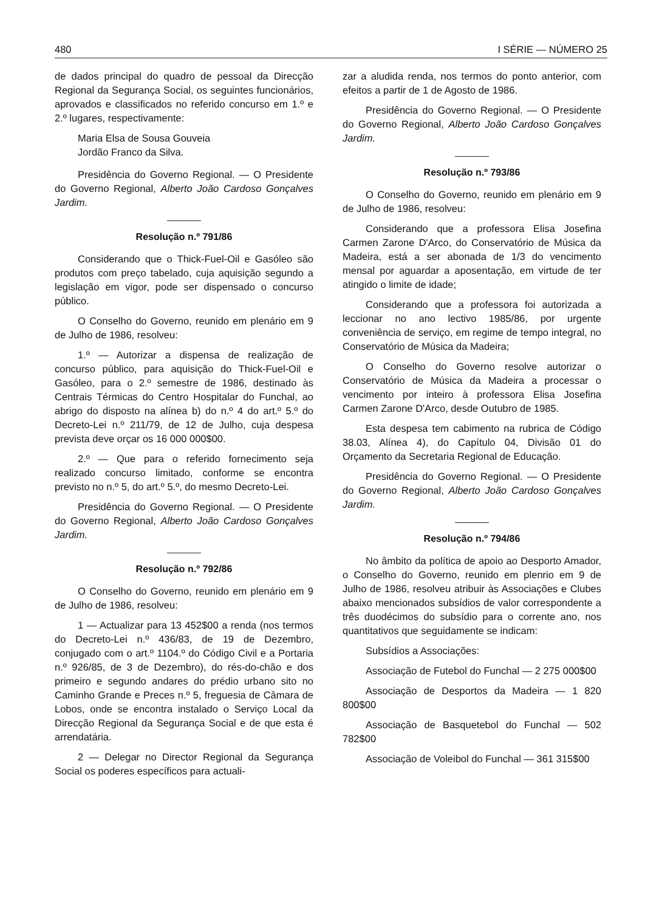480 I SÉRIE — NÚMERO 25
de dados principal do quadro de pessoal da Direcção Regional da Segurança Social, os seguintes funcionários, aprovados e classificados no referido concurso em 1.º e 2.º lugares, respectivamente:
Maria Elsa de Sousa Gouveia
Jordão Franco da Silva.
Presidência do Governo Regional. — O Presidente do Governo Regional, Alberto João Cardoso Gonçalves Jardim.
Resolução n.º 791/86
Considerando que o Thick-Fuel-Oil e Gasóleo são produtos com preço tabelado, cuja aquisição segundo a legislação em vigor, pode ser dispensado o concurso público.
O Conselho do Governo, reunido em plenário em 9 de Julho de 1986, resolveu:
1.º — Autorizar a dispensa de realização de concurso público, para aquisição do Thick-Fuel-Oil e Gasóleo, para o 2.º semestre de 1986, destinado às Centrais Térmicas do Centro Hospitalar do Funchal, ao abrigo do disposto na alínea b) do n.º 4 do art.º 5.º do Decreto-Lei n.º 211/79, de 12 de Julho, cuja despesa prevista deve orçar os 16 000 000$00.
2.º — Que para o referido fornecimento seja realizado concurso limitado, conforme se encontra previsto no n.º 5, do art.º 5.º, do mesmo Decreto-Lei.
Presidência do Governo Regional. — O Presidente do Governo Regional, Alberto João Cardoso Gonçalves Jardim.
Resolução n.º 792/86
O Conselho do Governo, reunido em plenário em 9 de Julho de 1986, resolveu:
1 — Actualizar para 13 452$00 a renda (nos termos do Decreto-Lei n.º 436/83, de 19 de Dezembro, conjugado com o art.º 1104.º do Código Civil e a Portaria n.º 926/85, de 3 de Dezembro), do rés-do-chão e dos primeiro e segundo andares do prédio urbano sito no Caminho Grande e Preces n.º 5, freguesia de Câmara de Lobos, onde se encontra instalado o Serviço Local da Direcção Regional da Segurança Social e de que esta é arrendatária.
2 — Delegar no Director Regional da Segurança Social os poderes específicos para actuali-
zar a aludida renda, nos termos do ponto anterior, com efeitos a partir de 1 de Agosto de 1986.
Presidência do Governo Regional. — O Presidente do Governo Regional, Alberto João Cardoso Gonçalves Jardim.
Resolução n.º 793/86
O Conselho do Governo, reunido em plenário em 9 de Julho de 1986, resolveu:
Considerando que a professora Elisa Josefina Carmen Zarone D'Arco, do Conservatório de Música da Madeira, está a ser abonada de 1/3 do vencimento mensal por aguardar a aposentação, em virtude de ter atingido o limite de idade;
Considerando que a professora foi autorizada a leccionar no ano lectivo 1985/86, por urgente conveniência de serviço, em regime de tempo integral, no Conservatório de Música da Madeira;
O Conselho do Governo resolve autorizar o Conservatório de Música da Madeira a processar o vencimento por inteiro à professora Elisa Josefina Carmen Zarone D'Arco, desde Outubro de 1985.
Esta despesa tem cabimento na rubrica de Código 38.03, Alínea 4), do Capítulo 04, Divisão 01 do Orçamento da Secretaria Regional de Educação.
Presidência do Governo Regional. — O Presidente do Governo Regional, Alberto João Cardoso Gonçalves Jardim.
Resolução n.º 794/86
No âmbito da política de apoio ao Desporto Amador, o Conselho do Governo, reunido em plenrio em 9 de Julho de 1986, resolveu atribuir às Associações e Clubes abaixo mencionados subsídios de valor correspondente a três duodécimos do subsídio para o corrente ano, nos quantitativos que seguidamente se indicam:
Subsídios a Associações:
Associação de Futebol do Funchal — 2 275 000$00
Associação de Desportos da Madeira — 1 820 800$00
Associação de Basquetebol do Funchal — 502 782$00
Associação de Voleibol do Funchal — 361 315$00